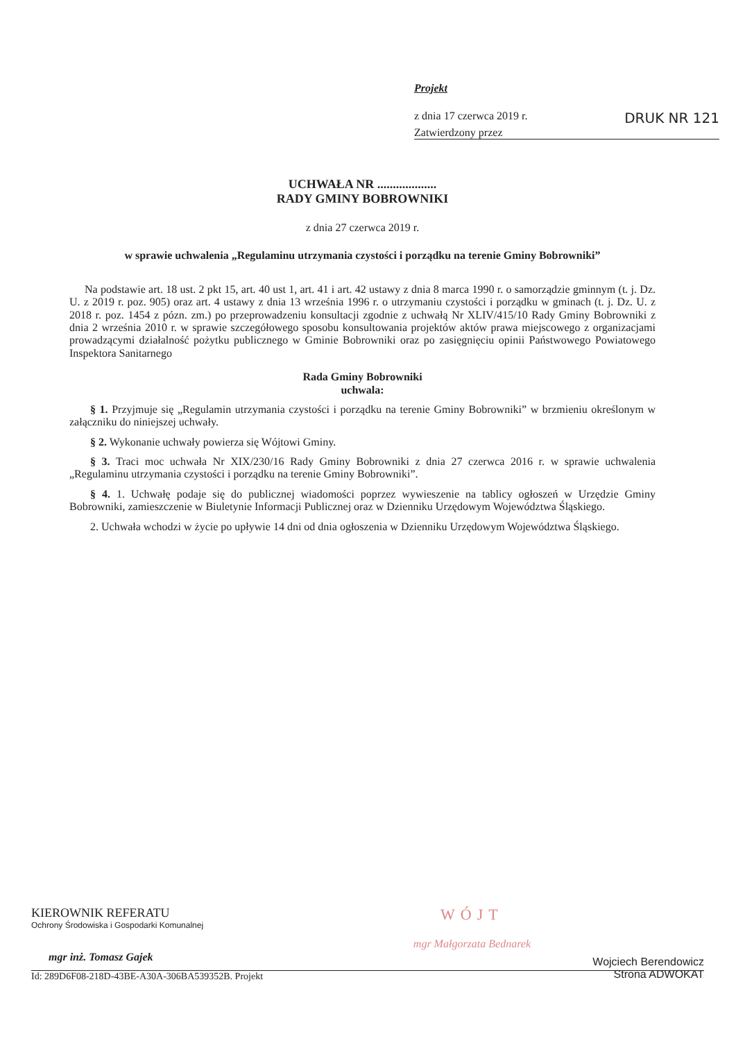Projekt
z dnia 17 czerwca 2019 r. DRUK NR 121
Zatwierdzony przez
UCHWAŁA NR ...................
RADY GMINY BOBROWNIKI
z dnia 27 czerwca 2019 r.
w sprawie uchwalenia „Regulaminu utrzymania czystości i porządku na terenie Gminy Bobrowniki”
Na podstawie art. 18 ust. 2 pkt 15, art. 40 ust 1, art. 41 i art. 42 ustawy z dnia 8 marca 1990 r. o samorządzie gminnym (t. j. Dz. U. z 2019 r. poz. 905) oraz art. 4 ustawy z dnia 13 września 1996 r. o utrzymaniu czystości i porządku w gminach (t. j. Dz. U. z 2018 r. poz. 1454 z pózn. zm.) po przeprowadzeniu konsultacji zgodnie z uchwałą Nr XLIV/415/10 Rady Gminy Bobrowniki z dnia 2 września 2010 r. w sprawie szczegółowego sposobu konsultowania projektów aktów prawa miejscowego z organizacjami prowadzącymi działalność pożytku publicznego w Gminie Bobrowniki oraz po zasięgnięciu opinii Państwowego Powiatowego Inspektora Sanitarnego
Rada Gminy Bobrowniki
uchwala:
§ 1. Przyjmuje się „Regulamin utrzymania czystości i porządku na terenie Gminy Bobrowniki” w brzmieniu określonym w załączniku do niniejszej uchwały.
§ 2. Wykonanie uchwały powierza się Wójtowi Gminy.
§ 3. Traci moc uchwała Nr XIX/230/16 Rady Gminy Bobrowniki z dnia 27 czerwca 2016 r. w sprawie uchwalenia „Regulaminu utrzymania czystości i porządku na terenie Gminy Bobrowniki”.
§ 4. 1. Uchwałę podaje się do publicznej wiadomości poprzez wywieszenie na tablicy ogłoszeń w Urzędzie Gminy Bobrowniki, zamieszczenie w Biuletynie Informacji Publicznej oraz w Dzienniku Urzędowym Województwa Śląskiego.
2. Uchwała wchodzi w życie po upływie 14 dni od dnia ogłoszenia w Dzienniku Urzędowym Województwa Śląskiego.
KIEROWNIK REFERATU
Ochrony Środowiska i Gospodarki Komunalnej
mgr inż. Tomasz Gajek
WÓJT
mgr Małgorzata Bednarek
Id: 289D6F08-218D-43BE-A30A-306BA539352B. Projekt Wojciech Berendowicz
Strona ADWOKAT